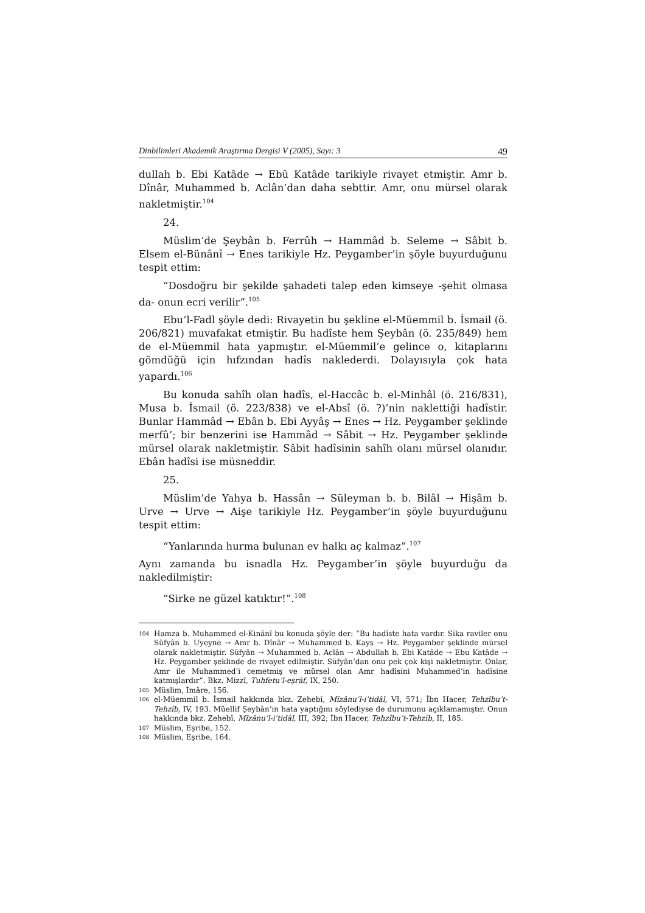Dinbilimleri Akademik Araştırma Dergisi V (2005), Sayı: 3 49
dullah b. Ebi Katâde → Ebû Katâde tarikiyle rivayet etmiştir. Amr b. Dînâr, Muhammed b. Aclân’dan daha sebttir. Amr, onu mürsel olarak nakletmiştir.<sup>104</sup>
24.
Müslim’de Şeybân b. Ferrûh → Hammâd b. Seleme → Sâbit b. Elsem el-Bünânî → Enes tarikiyle Hz. Peygamber’in şöyle buyurduğunu tespit ettim:
“Dosdoğru bir şekilde şahadeti talep eden kimseye -şehit olmasa da- onun ecri verilir”.<sup>105</sup>
Ebu’l-Fadl şöyle dedi: Rivayetin bu şekline el-Müemmil b. İsmail (ö. 206/821) muvafakat etmiştir. Bu hadîste hem Şeybân (ö. 235/849) hem de el-Müemmil hata yapmıştır. el-Müemmil’e gelince o, kitaplarını gömdüğü için hıfzından hadîs naklederdi. Dolayısıyla çok hata yapardı.<sup>106</sup>
Bu konuda sahîh olan hadîs, el-Haccâc b. el-Minhâl (ö. 216/831), Musa b. İsmail (ö. 223/838) ve el-Absî (ö. ?)’nin naklettiği hadîstir. Bunlar Hammâd → Ebân b. Ebi Ayyâş → Enes → Hz. Peygamber şeklinde merfû’; bir benzerini ise Hammâd → Sâbit → Hz. Peygamber şeklinde mürsel olarak nakletmiştir. Sâbit hadîsinin sahîh olanı mürsel olanıdır. Ebân hadîsi ise müsneddir.
25.
Müslim’de Yahya b. Hassân → Süleyman b. b. Bilâl → Hişâm b. Urve → Urve → Aişe tarikiyle Hz. Peygamber’in şöyle buyurduğunu tespit ettim:
“Yanlarında hurma bulunan ev halkı aç kalmaz”.<sup>107</sup>
Aynı zamanda bu isnadla Hz. Peygamber’in şöyle buyurduğu da nakledilmiştir:
“Sirke ne güzel katıktır!”.<sup>108</sup>
104
Hamza b. Muhammed el-Kinânî bu konuda şöyle der: “Bu hadîste hata vardır. Sika raviler onu Süfyân b. Uyeyne → Amr b. Dînâr → Muhammed b. Kays → Hz. Peygamber şeklinde mürsel olarak nakletmiştir. Süfyân → Muhammed b. Aclân → Abdullah b. Ebi Katâde → Ebu Katâde → Hz. Peygamber şeklinde de rivayet edilmiştir. Süfyân’dan onu pek çok kişi nakletmiştir. Onlar, Amr ile Muhammed’i cemetmiş ve mürsel olan Amr hadîsini Muhammed’in hadîsine katmışlardır”. Bkz. Mizzî, Tuhfetu’l-eşrâf, IX, 250.
105
Müslim, İmâre, 156.
106
el-Müemmil b. İsmail hakkında bkz. Zehebî, Mîzânu’l-i’tidâl, VI, 571; İbn Hacer, Tehzîbu’t-Tehzîb, IV, 193. Müellif Şeybân’ın hata yaptığını söylediyse de durumunu açıklamamıştır. Onun hakkında bkz. Zehebî, Mîzânu’l-i’tidâl, III, 392; İbn Hacer, Tehzîbu’t-Tehzîb, II, 185.
107
Müslim, Eşribe, 152.
108
Müslim, Eşribe, 164.